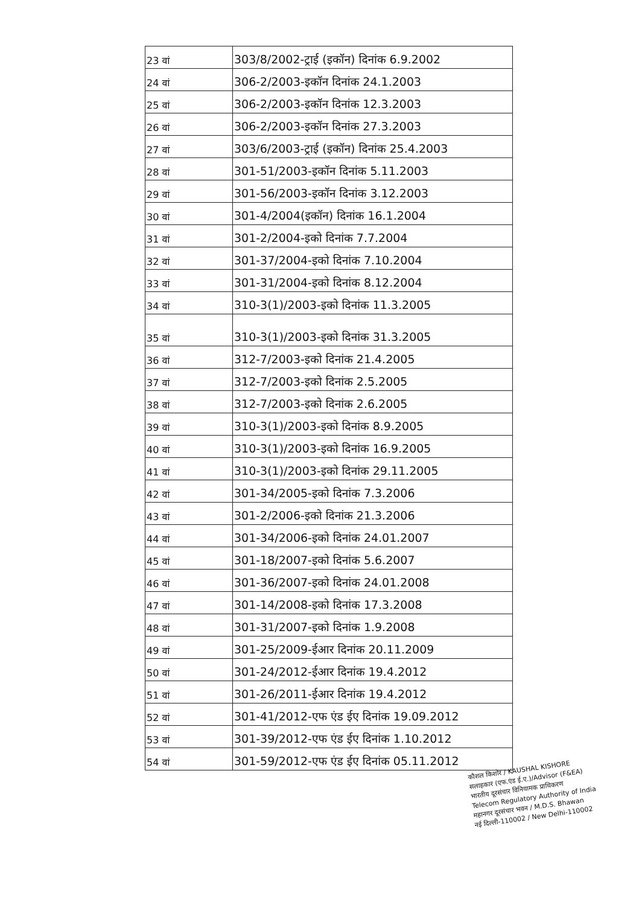| 23 वां | 303/8/2002-ट्राई (इकॉन) दिनांक 6.9.2002 |
| 24 वां | 306-2/2003-इकॉन दिनांक 24.1.2003 |
| 25 वां | 306-2/2003-इकॉन दिनांक 12.3.2003 |
| 26 वां | 306-2/2003-इकॉन दिनांक 27.3.2003 |
| 27 वां | 303/6/2003-ट्राई (इकॉन) दिनांक 25.4.2003 |
| 28 वां | 301-51/2003-इकॉन दिनांक 5.11.2003 |
| 29 वां | 301-56/2003-इकॉन दिनांक 3.12.2003 |
| 30 वां | 301-4/2004(इकॉन) दिनांक 16.1.2004 |
| 31 वां | 301-2/2004-इको दिनांक 7.7.2004 |
| 32 वां | 301-37/2004-इको दिनांक 7.10.2004 |
| 33 वां | 301-31/2004-इको दिनांक 8.12.2004 |
| 34 वां | 310-3(1)/2003-इको दिनांक 11.3.2005 |
| 35 वां | 310-3(1)/2003-इको दिनांक 31.3.2005 |
| 36 वां | 312-7/2003-इको दिनांक 21.4.2005 |
| 37 वां | 312-7/2003-इको दिनांक 2.5.2005 |
| 38 वां | 312-7/2003-इको दिनांक 2.6.2005 |
| 39 वां | 310-3(1)/2003-इको दिनांक 8.9.2005 |
| 40 वां | 310-3(1)/2003-इको दिनांक 16.9.2005 |
| 41 वां | 310-3(1)/2003-इको दिनांक 29.11.2005 |
| 42 वां | 301-34/2005-इको दिनांक 7.3.2006 |
| 43 वां | 301-2/2006-इको दिनांक 21.3.2006 |
| 44 वां | 301-34/2006-इको दिनांक 24.01.2007 |
| 45 वां | 301-18/2007-इको दिनांक 5.6.2007 |
| 46 वां | 301-36/2007-इको दिनांक 24.01.2008 |
| 47 वां | 301-14/2008-इको दिनांक 17.3.2008 |
| 48 वां | 301-31/2007-इको दिनांक 1.9.2008 |
| 49 वां | 301-25/2009-ईआर दिनांक 20.11.2009 |
| 50 वां | 301-24/2012-ईआर दिनांक 19.4.2012 |
| 51 वां | 301-26/2011-ईआर दिनांक 19.4.2012 |
| 52 वां | 301-41/2012-एफ एंड ईए दिनांक 19.09.2012 |
| 53 वां | 301-39/2012-एफ एंड ईए दिनांक 1.10.2012 |
| 54 वां | 301-59/2012-एफ एंड ईए दिनांक 05.11.2012 |
कौशल किशोर / KAUSHAL KISHORE
सलाहकार (एफ.एंड ई.ए.)/Advisor (F&EA)
भारतीय दूरसंचार विनियामक प्राधिकरण
Telecom Regulatory Authority of India
महानगर दूरसंचार भवन / M.D.S. Bhawan
नई दिल्ली-110002 / New Delhi-110002